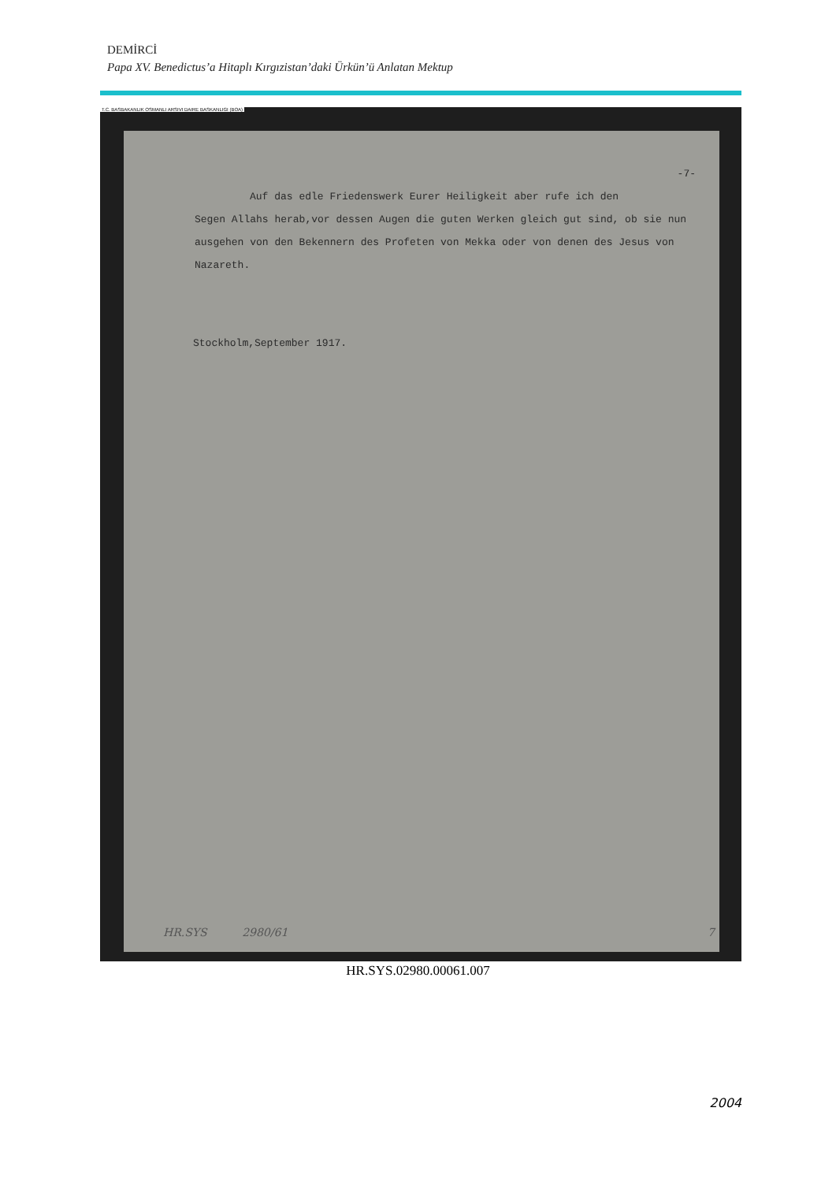DEMİRCİ
Papa XV. Benedictus’a Hitaplı Kırgızistan’daki Ürkün’ü Anlatan Mektup
T.C. BASBAKANLIK OSMANLI ARSIVI DAIRE BASKANLIGI (BOA)
-7-
Auf das edle Friedenswerk Eurer Heiligkeit aber rufe ich den
Segen Allahs herab,vor dessen Augen die guten Werken gleich gut sind, ob sie nun ausgehen von den Bekennern des Profeten von Mekka oder von denen des Jesus von Nazareth.
Stockholm,September 1917.
HR.SYS 2980/61 7
HR.SYS.02980.00061.007
2004